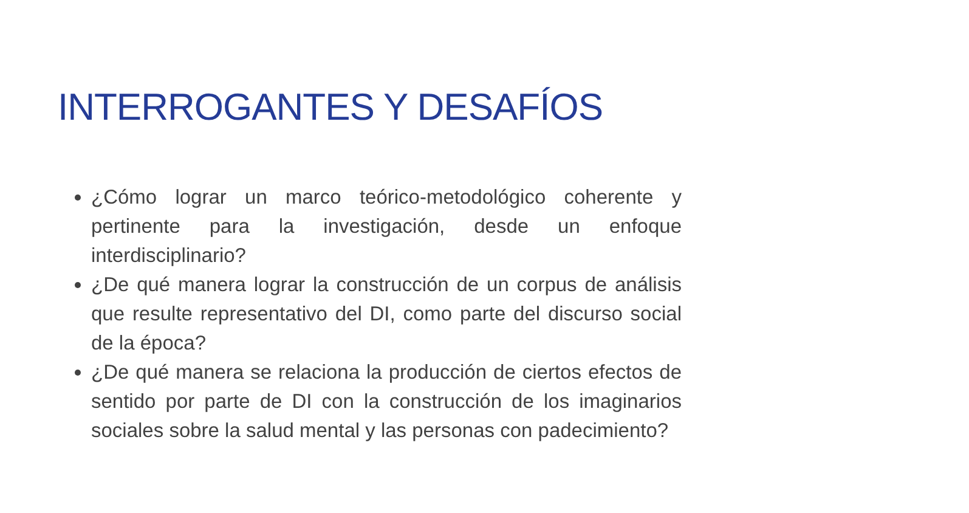INTERROGANTES Y DESAFÍOS
¿Cómo lograr un marco teórico-metodológico coherente y pertinente para la investigación, desde un enfoque interdisciplinario?
¿De qué manera lograr la construcción de un corpus de análisis que resulte representativo del DI, como parte del discurso social de la época?
¿De qué manera se relaciona la producción de ciertos efectos de sentido por parte de DI con la construcción de los imaginarios sociales sobre la salud mental y las personas con padecimiento?